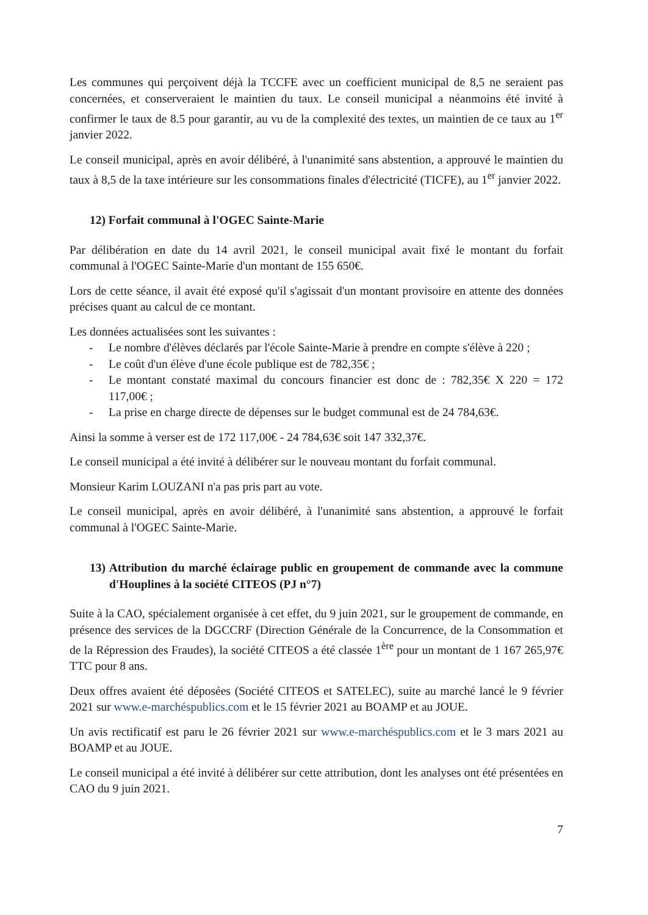Les communes qui perçoivent déjà la TCCFE avec un coefficient municipal de 8,5 ne seraient pas concernées, et conserveraient le maintien du taux. Le conseil municipal a néanmoins été invité à confirmer le taux de 8.5 pour garantir, au vu de la complexité des textes, un maintien de ce taux au 1<sup>er</sup> janvier 2022.
Le conseil municipal, après en avoir délibéré, à l'unanimité sans abstention, a approuvé le maintien du taux à 8,5 de la taxe intérieure sur les consommations finales d'électricité (TICFE), au 1<sup>er</sup> janvier 2022.
12) Forfait communal à l'OGEC Sainte-Marie
Par délibération en date du 14 avril 2021, le conseil municipal avait fixé le montant du forfait communal à l'OGEC Sainte-Marie d'un montant de 155 650€.
Lors de cette séance, il avait été exposé qu'il s'agissait d'un montant provisoire en attente des données précises quant au calcul de ce montant.
Les données actualisées sont les suivantes :
- Le nombre d'élèves déclarés par l'école Sainte-Marie à prendre en compte s'élève à 220 ;
- Le coût d'un élève d'une école publique est de 782,35€ ;
- Le montant constaté maximal du concours financier est donc de : 782,35€ X 220 = 172 117,00€ ;
- La prise en charge directe de dépenses sur le budget communal est de 24 784,63€.
Ainsi la somme à verser est de 172 117,00€ - 24 784,63€ soit 147 332,37€.
Le conseil municipal a été invité à délibérer sur le nouveau montant du forfait communal.
Monsieur Karim LOUZANI n'a pas pris part au vote.
Le conseil municipal, après en avoir délibéré, à l'unanimité sans abstention, a approuvé le forfait communal à l'OGEC Sainte-Marie.
13) Attribution du marché éclairage public en groupement de commande avec la commune d'Houplines à la société CITEOS (PJ n°7)
Suite à la CAO, spécialement organisée à cet effet, du 9 juin 2021, sur le groupement de commande, en présence des services de la DGCCRF (Direction Générale de la Concurrence, de la Consommation et de la Répression des Fraudes), la société CITEOS a été classée 1<sup>ère</sup> pour un montant de 1 167 265,97€ TTC pour 8 ans.
Deux offres avaient été déposées (Société CITEOS et SATELEC), suite au marché lancé le 9 février 2021 sur www.e-marchéspublics.com et le 15 février 2021 au BOAMP et au JOUE.
Un avis rectificatif est paru le 26 février 2021 sur www.e-marchéspublics.com et le 3 mars 2021 au BOAMP et au JOUE.
Le conseil municipal a été invité à délibérer sur cette attribution, dont les analyses ont été présentées en CAO du 9 juin 2021.
7